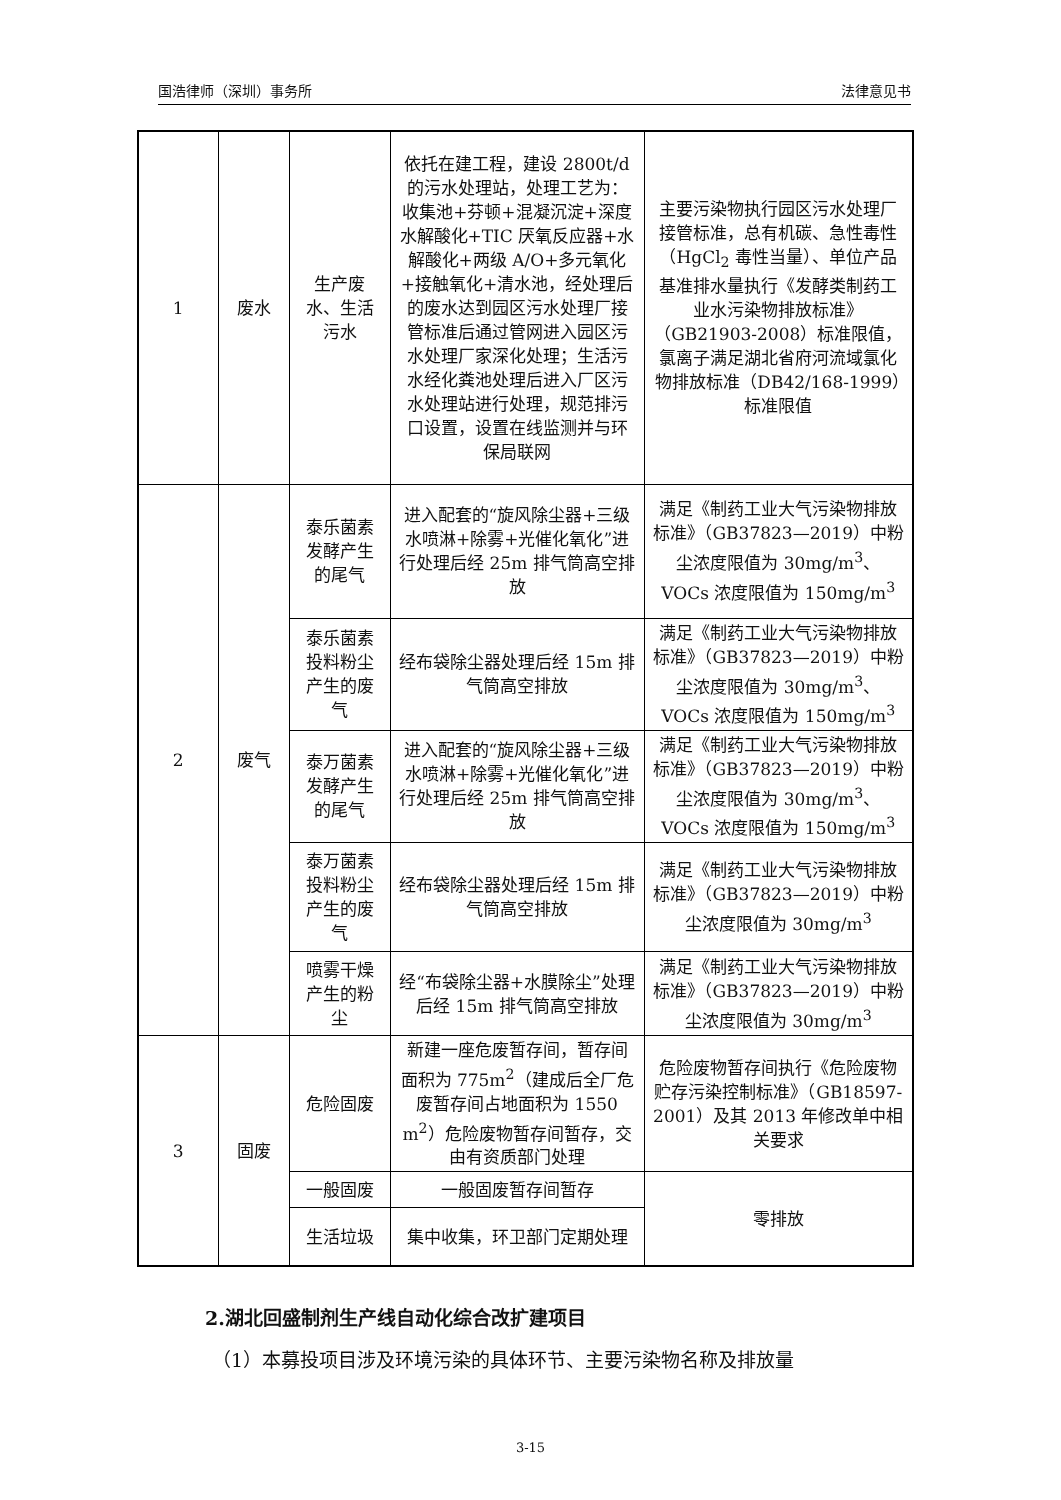国浩律师（深圳）事务所 法律意见书
| 1 | 废水 | 生产废水、生活污水 | 依托在建工程，建设 2800t/d 的污水处理站，处理工艺为：收集池+芬顿+混凝沉淀+深度水解酸化+TIC 厌氧反应器+水解酸化+两级 A/O+多元氧化+接触氧化+清水池，经处理后的废水达到园区污水处理厂接管标准后通过管网进入园区污水处理厂家深化处理；生活污水经化粪池处理后进入厂区污水处理站进行处理，规范排污口设置，设置在线监测并与环保局联网 | 主要污染物执行园区污水处理厂接管标准，总有机碳、急性毒性（HgCl<sub>2</sub> 毒性当量）、单位产品基准排水量执行《发酵类制药工业水污染物排放标准》（GB21903-2008）标准限值，氯离子满足湖北省府河流域氯化物排放标准（DB42/168-1999）标准限值 |
| 2 | 废气 | 泰乐菌素发酵产生的尾气 | 进入配套的“旋风除尘器+三级水喷淋+除雾+光催化氧化”进行处理后经 25m 排气筒高空排放 | 满足《制药工业大气污染物排放标准》（GB37823—2019）中粉尘浓度限值为 30mg/m<sup>3</sup>、VOCs 浓度限值为 150mg/m<sup>3</sup> |
| | | 泰乐菌素投料粉尘产生的废气 | 经布袋除尘器处理后经 15m 排气筒高空排放 | 满足《制药工业大气污染物排放标准》（GB37823—2019）中粉尘浓度限值为 30mg/m<sup>3</sup>、VOCs 浓度限值为 150mg/m<sup>3</sup> |
| | | 泰万菌素发酵产生的尾气 | 进入配套的“旋风除尘器+三级水喷淋+除雾+光催化氧化”进行处理后经 25m 排气筒高空排放 | 满足《制药工业大气污染物排放标准》（GB37823—2019）中粉尘浓度限值为 30mg/m<sup>3</sup>、VOCs 浓度限值为 150mg/m<sup>3</sup> |
| | | 泰万菌素投料粉尘产生的废气 | 经布袋除尘器处理后经 15m 排气筒高空排放 | 满足《制药工业大气污染物排放标准》（GB37823—2019）中粉尘浓度限值为 30mg/m<sup>3</sup> |
| | | 喷雾干燥产生的粉尘 | 经“布袋除尘器+水膜除尘”处理后经 15m 排气筒高空排放 | 满足《制药工业大气污染物排放标准》（GB37823—2019）中粉尘浓度限值为 30mg/m<sup>3</sup> |
| 3 | 固废 | 危险固废 | 新建一座危废暂存间，暂存间面积为 775m<sup>2</sup>（建成后全厂危废暂存间占地面积为 1550 m<sup>2</sup>）危险废物暂存间暂存，交由有资质部门处理 | 危险废物暂存间执行《危险废物贮存污染控制标准》（GB18597-2001）及其 2013 年修改单中相关要求 |
| | | 一般固废 | 一般固废暂存间暂存 | 零排放 |
| | | 生活垃圾 | 集中收集，环卫部门定期处理 | |
2.湖北回盛制剂生产线自动化综合改扩建项目
（1）本募投项目涉及环境污染的具体环节、主要污染物名称及排放量
3-15